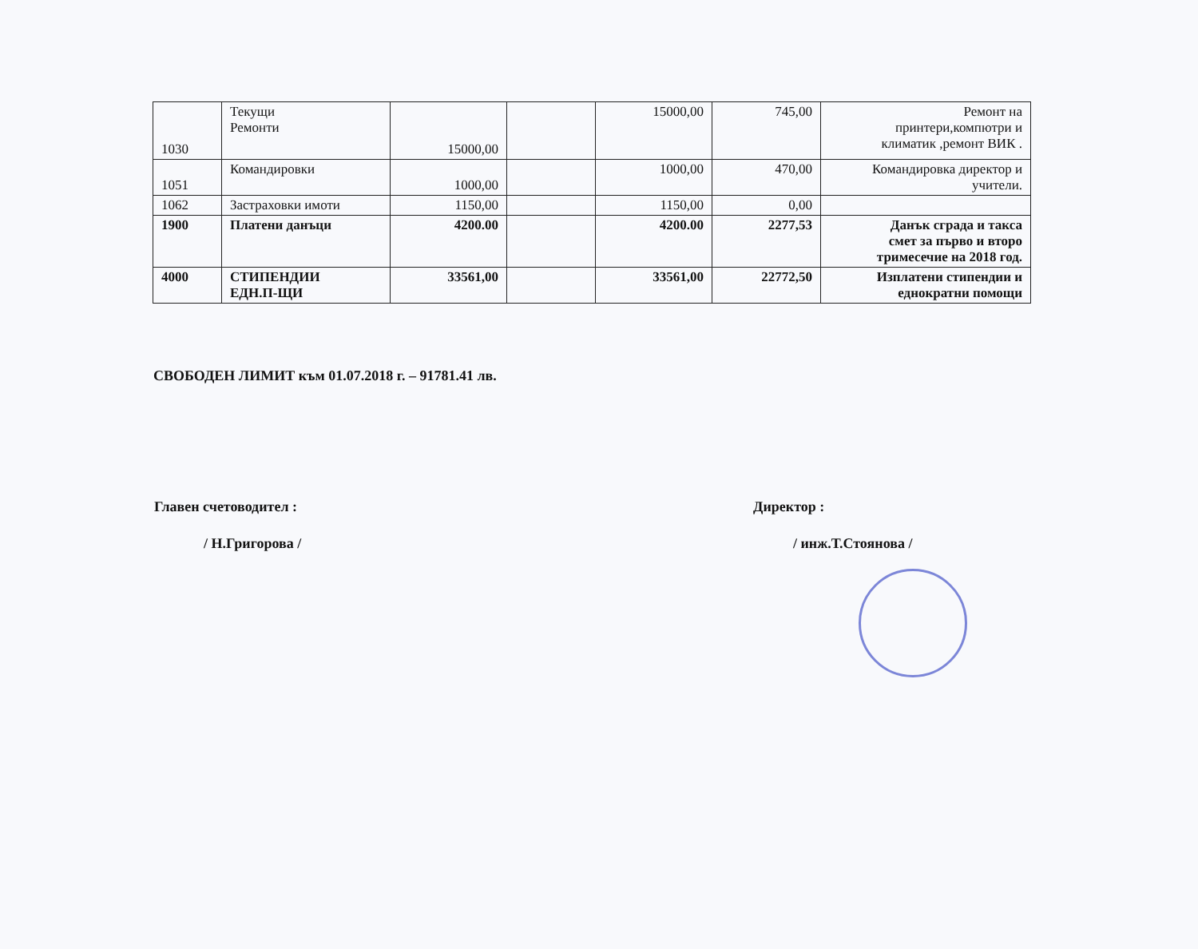| 1030 | Текущи Ремонти | 15000,00 | | 15000,00 | 745,00 | Ремонт на принтери,компютри и климатик ,ремонт ВИК . |
| 1051 | Командировки | 1000,00 | | 1000,00 | 470,00 | Командировка директор и учители. |
| 1062 | Застраховки имоти | 1150,00 | | 1150,00 | 0,00 | |
| 1900 | Платени данъци | 4200.00 | | 4200.00 | 2277,53 | Данък сграда и такса смет за първо и второ тримесечие на 2018 год. |
| 4000 | СТИПЕНДИИ ЕДН.П-ЩИ | 33561,00 | | 33561,00 | 22772,50 | Изплатени стипендии и еднократни помощи |
СВОБОДЕН ЛИМИТ към 01.07.2018 г. – 91781.41 лв.
Главен счетоводител :
/ Н.Григорова /
Директор :
/ инж.Т.Стоянова /